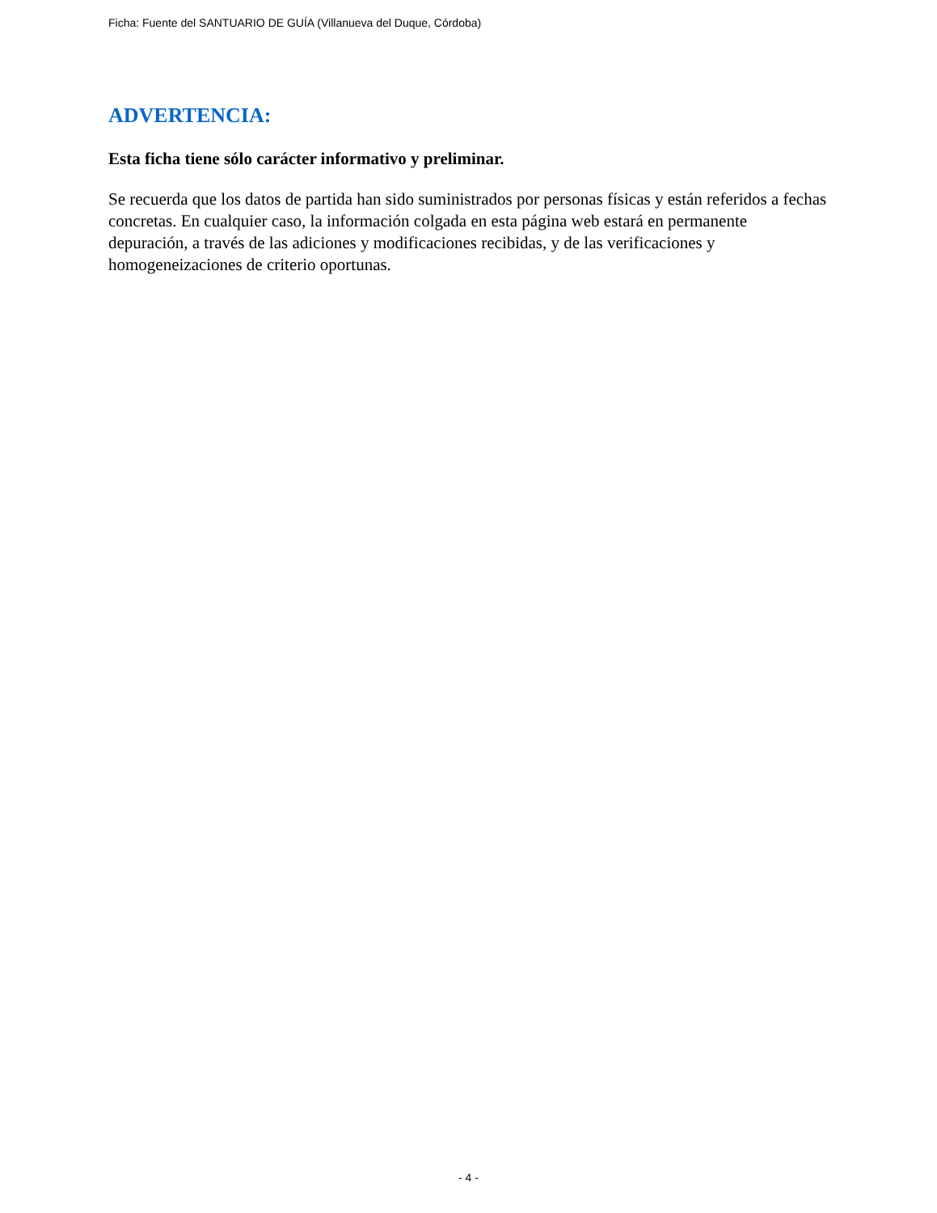Ficha: Fuente del SANTUARIO DE GUÍA (Villanueva del Duque, Córdoba)
ADVERTENCIA:
Esta ficha tiene sólo carácter informativo y preliminar.
Se recuerda que los datos de partida han sido suministrados por personas físicas y están referidos a fechas concretas. En cualquier caso, la información colgada en esta página web estará en permanente depuración, a través de las adiciones y modificaciones recibidas, y de las verificaciones y homogeneizaciones de criterio oportunas.
- 4 -